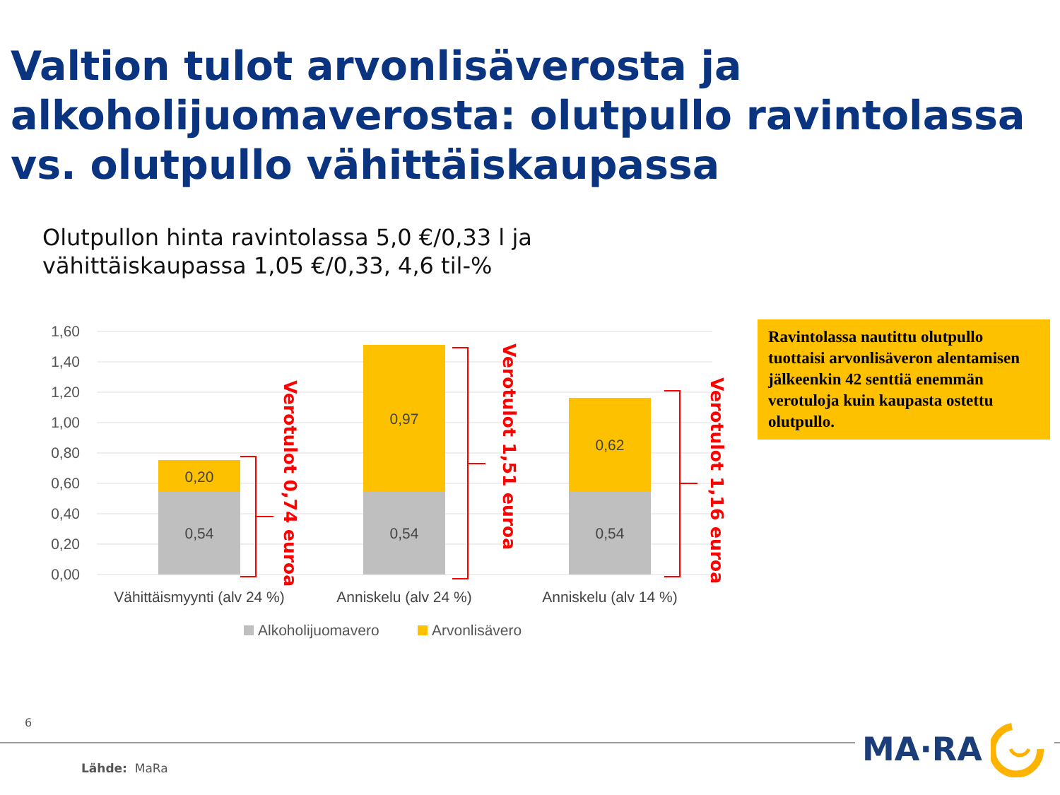Valtion tulot arvonlisäverosta ja alkoholijuomaverosta: olutpullo ravintolassa vs. olutpullo vähittäiskaupassa
Olutpullon hinta ravintolassa 5,0 €/0,33 l ja
vähittäiskaupassa 1,05 €/0,33, 4,6 til-%
1,60
1,40
1,20
1,00
0,80
0,60
0,40
0,20
0,00
0,20
0,54
0,97
0,54
0,62
0,54
Vähittäismyynti (alv 24 %)
Anniskelu (alv 24 %)
Anniskelu (alv 14 %)
Verotulot 0,74 euroa
Verotulot 1,51 euroa
Verotulot 1,16 euroa
Alkoholijuomavero
Arvonlisävero
Ravintolassa nautittu olutpullo tuottaisi arvonlisäveron alentamisen jälkeenkin 42 senttiä enemmän verotuloja kuin kaupasta ostettu olutpullo.
6 MA·RA
Lähde: MaRa